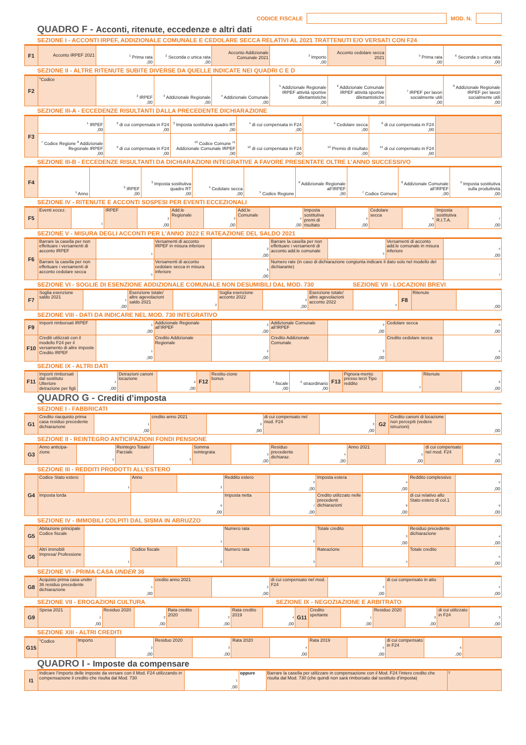CODICE FISCALE
MOD. N.
QUADRO F - Acconti, ritenute, eccedenze e altri dati
SEZIONE I - ACCONTI IRPEF, ADDIZIONALE COMUNALE E CEDOLARE SECCA RELATIVI AL 2021 TRATTENUTI E/O VERSATI CON F24
| F1 | Acconto IRPEF 2021 | <sup>1</sup> Prima rata ,00 | <sup>2</sup> Seconda o unica rata ,00 | Acconto Addizionale Comunale 2021 | <sup>3</sup> Importo ,00 | Acconto cedolare secca 2021 | <sup>5</sup> Prima rata ,00 | <sup>6</sup> Seconda o unica rata ,00 |
SEZIONE II - ALTRE RITENUTE SUBITE DIVERSE DA QUELLE INDICATE NEI QUADRI C E D
| F2 | <sup>1</sup> Codice | <sup>2</sup> IRPEF ,00 | <sup>3</sup> Addizionale Regionale ,00 | <sup>4</sup> Addizionale Comunale ,00 | <sup>5</sup> Addizionale Regionale IRPEF attività sportive dilettantistiche ,00 | <sup>6</sup> Addizionale Comunale IRPEF attività sportive dilettantistiche ,00 | <sup>7</sup> IRPEF per lavori socialmente utili ,00 | <sup>8</sup> Addizionale Regionale IRPEF per lavori socialmente utili ,00 |
SEZIONE III-A - ECCEDENZE RISULTANTI DALLA PRECEDENTE DICHIARAZIONE
| F3 | <sup>1</sup> IRPEF ,00 | <sup>2</sup> di cui compensata in F24 ,00 | <sup>3</sup> Imposta sostitutiva quadro RT ,00 | <sup>4</sup> di cui compensata in F24 ,00 | <sup>5</sup> Cedolare secca ,00 | <sup>6</sup> di cui compensata in F24 ,00 | |
| | <sup>7</sup> Codice Regione <sup>8</sup> Addizionale Regionale IRPEF ,00 | <sup>9</sup> di cui compensata in F24 ,00 | <sup>10</sup> Codice Comune <sup>11</sup> Addizionale Comunale IRPEF ,00 | <sup>12</sup> di cui compensata in F24 ,00 | <sup>13</sup> Premio di risultato ,00 | <sup>14</sup> di cui compensato in F24 ,00 | |
SEZIONE III-B - ECCEDENZE RISULTANTI DA DICHIARAZIONI INTEGRATIVE A FAVORE PRESENTATE OLTRE L’ANNO SUCCESSIVO
| F4 | <sup>1</sup> Anno | <sup>2</sup> IRPEF ,00 | <sup>3</sup> Imposta sostitutiva quadro RT ,00 | <sup>4</sup> Cedolare secca ,00 | <sup>5</sup> Codice Regione | <sup>6</sup> Addizionale Regionale all’IRPEF ,00 | <sup>7</sup> Codice Comune | <sup>8</sup> Addizionale Comunale all’IRPEF ,00 | <sup>9</sup> Imposta sostitutiva sulla produttività ,00 |
SEZIONE IV - RITENUTE E ACCONTI SOSPESI PER EVENTI ECCEZIONALI
| F5 | Eventi eccez. | <sup>1</sup> | IRPEF | <sup>2</sup> ,00 | Add.le Regionale | <sup>3</sup> ,00 | Add.le Comunale | <sup>4</sup> ,00 | Imposta sostitutiva premi di risultato | <sup>5</sup> ,00 | Cedolare secca | <sup>6</sup> ,00 | Imposta sostitutiva R.I.T.A. | <sup>7</sup> ,00 |
SEZIONE V - MISURA DEGLI ACCONTI PER L’ANNO 2022 E RATEAZIONE DEL SALDO 2021
| F6 | Barrare la casella per non effettuare i versamenti di acconto IRPEF | <sup>1</sup> | Versamenti di acconto IRPEF in misura inferiore | <sup>2</sup> ,00 | Barrare la casella per non effettuare i versamenti di acconto add.le comunale | <sup>3</sup> | Versamenti di acconto add.le comunale in misura inferiore | <sup>4</sup> ,00 |
| | Barrare la casella per non effettuare i versamenti di acconto cedolare secca | <sup>5</sup> | Versamenti di acconto cedolare secca in misura inferiore | <sup>6</sup> ,00 | Numero rate (in caso di dichiarazione congiunta indicare il dato solo nel modello del dichiarante) | | | <sup>7</sup> |
SEZIONE VI - SOGLIE DI ESENZIONE ADDIZIONALE COMUNALE NON DESUMIBILI DAL MOD. 730
SEZIONE VII - LOCAZIONI BREVI
| F7 | Soglia esenzione saldo 2021 | <sup>1</sup> ,00 | Esenzione totale/ altre agevolazioni saldo 2021 | <sup>2</sup> | Soglia esenzione acconto 2022 | <sup>3</sup> ,00 | Esenzione totale/ altre agevolazioni acconto 2022 | <sup>4</sup> | F8 | Ritenute | ,00 |
SEZIONE VIII - DATI DA INDICARE NEL MOD. 730 INTEGRATIVO
| F9 | Importi rimborsati IRPEF | <sup>1</sup> ,00 | Addizionale Regionale all’IRPEF | <sup>2</sup> ,00 | Addizionale Comunale all’IRPEF | <sup>3</sup> ,00 | Cedolare secca | <sup>4</sup> ,00 |
| F10 | Crediti utilizzati con il modello F24 per il versamento di altre imposte Credito IRPEF | <sup>1</sup> ,00 | Credito Addizionale Regionale | <sup>2</sup> ,00 | Credito Addizionale Comunale | <sup>3</sup> ,00 | Credito cedolare secca | <sup>4</sup> ,00 |
SEZIONE IX - ALTRI DATI
| F11 | Importi rimborsati dal sostituto Ulteriore detrazione per figli | <sup>1</sup> ,00 | Detrazioni canoni locazione | <sup>2</sup> ,00 | F12 | Restitu-zione bonus | <sup>1</sup> fiscale ,00 | <sup>2</sup> straordinario ,00 | F13 | Pignora-mento presso terzi Tipo reddito | <sup>1</sup> | Ritenute | <sup>2</sup> ,00 |
QUADRO G - Crediti d’imposta
SEZIONE I - FABBRICATI
| G1 | Credito riacquisto prima casa residuo precedente dichiarazione | <sup>1</sup> ,00 | credito anno 2021 | <sup>2</sup> ,00 | di cui compensato nel mod. F24 | <sup>3</sup> ,00 | G2 | Credito canoni di locazione non percepiti (vedere istruzioni) | ,00 |
SEZIONE II - REINTEGRO ANTICIPAZIONI FONDI PENSIONE
| G3 | Anno anticipa-zione | <sup>1</sup> | Reintegro Totale/ Parziale | <sup>2</sup> | Somma reintegrata | <sup>3</sup> ,00 | Residuo precedente dichiaraz. | <sup>4</sup> ,00 | Anno 2021 | <sup>5</sup> ,00 | di cui compensato nel mod. F24 | <sup>6</sup> ,00 |
SEZIONE III - REDDITI PRODOTTI ALL’ESTERO
| G4 | Codice Stato estero | <sup>1</sup> | Anno | <sup>2</sup> | Reddito estero | <sup>3</sup> ,00 | Imposta estera | <sup>4</sup> ,00 | Reddito complessivo | <sup>5</sup> ,00 |
| | Imposta lorda | | <sup>6</sup> ,00 | | Imposta netta | <sup>7</sup> ,00 | Credito utilizzato nelle precedenti dichiarazioni | <sup>8</sup> ,00 | di cui relativo allo Stato estero di col.1 | <sup>9</sup> ,00 |
SEZIONE IV - IMMOBILI COLPITI DAL SISMA IN ABRUZZO
| G5 | Abitazione principale Codice fiscale | <sup>1</sup> | | | Numero rata | <sup>2</sup> | Totale credito | <sup>3</sup> ,00 | Residuo precedente dichiarazione | <sup>4</sup> ,00 |
| G6 | Altri immobili Impresa/ Professione | <sup>1</sup> | Codice fiscale | <sup>2</sup> | Numero rata | <sup>3</sup> | Rateazione | <sup>4</sup> | Totale credito | <sup>5</sup> ,00 |
SEZIONE VI - PRIMA CASA UNDER 36
| G8 | Acquisto prima casa under 36 residuo precedente dichiarazione | <sup>1</sup> ,00 | credito anno 2021 | <sup>2</sup> ,00 | di cui compensato nel mod. F24 | <sup>3</sup> ,00 | di cui compensato in atto | <sup>4</sup> ,00 |
SEZIONE VII - EROGAZIONI CULTURA
SEZIONE IX - NEGOZIAZIONE E ARBITRATO
| G9 | Spesa 2021 | <sup>1</sup> ,00 | Residuo 2020 | <sup>2</sup> ,00 | Rata credito 2020 | <sup>3</sup> ,00 | Rata credito 2019 | <sup>4</sup> ,00 | G11 | Credito spettante | <sup>1</sup> ,00 | Residuo 2020 | <sup>2</sup> ,00 | di cui utilizzato in F24 | <sup>3</sup> ,00 |
SEZIONE XIII - ALTRI CREDITI
| G15 | <sup>1</sup> Codice | Importo | <sup>2</sup> ,00 | Residuo 2020 | <sup>3</sup> ,00 | Rata 2020 | <sup>4</sup> ,00 | Rata 2019 | <sup>5</sup> ,00 | di cui compensato in F24 | <sup>6</sup> ,00 | |
QUADRO I - Imposte da compensare
| I1 | Indicare l’importo delle imposte da versare con il Mod. F24 utilizzando in compensazione il credito che risulta dal Mod. 730 | <sup>1</sup> ,00 | oppure | Barrare la casella per utilizzare in compensazione con il Mod. F24 l’intero credito che risulta dal Mod. 730 (che quindi non sarà rimborsato dal sostituto d’imposta) | <sup>2</sup> |